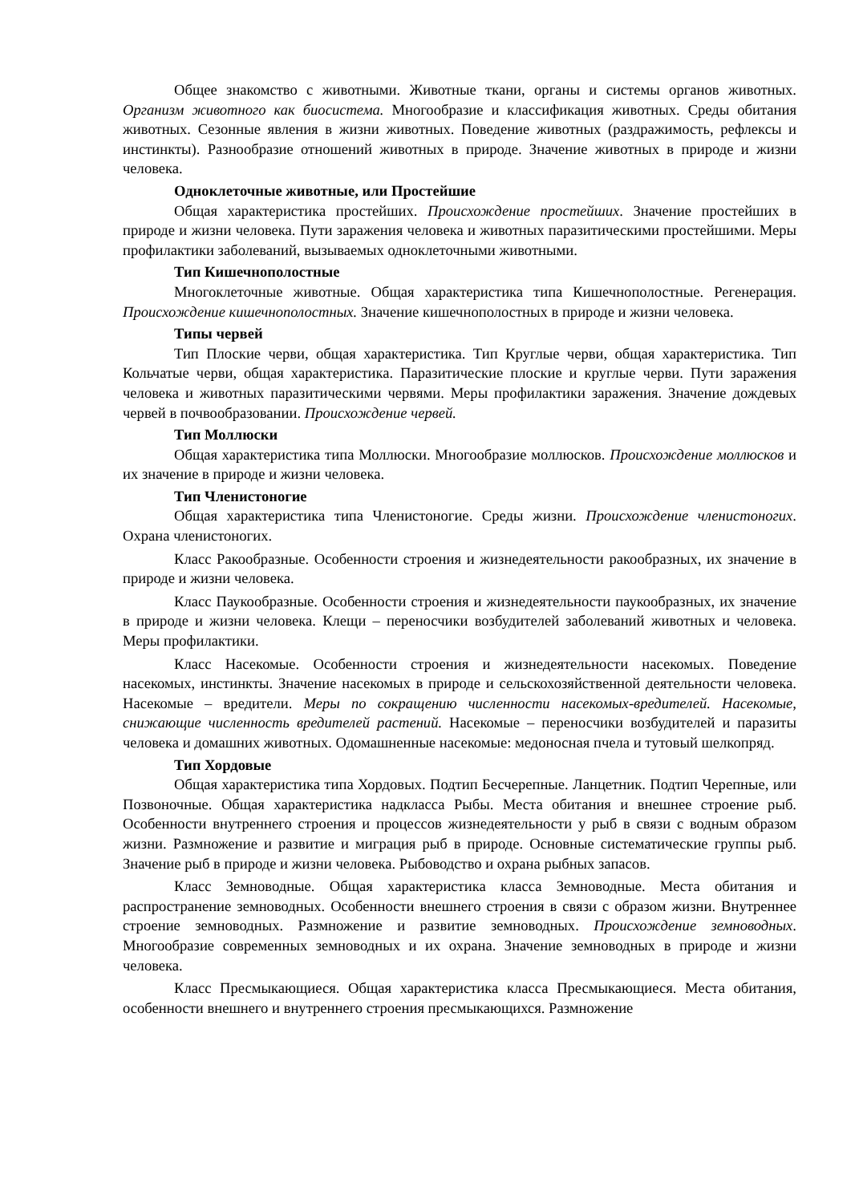Общее знакомство с животными. Животные ткани, органы и системы органов животных. Организм животного как биосистема. Многообразие и классификация животных. Среды обитания животных. Сезонные явления в жизни животных. Поведение животных (раздражимость, рефлексы и инстинкты). Разнообразие отношений животных в природе. Значение животных в природе и жизни человека.
Одноклеточные животные, или Простейшие
Общая характеристика простейших. Происхождение простейших. Значение простейших в природе и жизни человека. Пути заражения человека и животных паразитическими простейшими. Меры профилактики заболеваний, вызываемых одноклеточными животными.
Тип Кишечнополостные
Многоклеточные животные. Общая характеристика типа Кишечнополостные. Регенерация. Происхождение кишечнополостных. Значение кишечнополостных в природе и жизни человека.
Типы червей
Тип Плоские черви, общая характеристика. Тип Круглые черви, общая характеристика. Тип Кольчатые черви, общая характеристика. Паразитические плоские и круглые черви. Пути заражения человека и животных паразитическими червями. Меры профилактики заражения. Значение дождевых червей в почвообразовании. Происхождение червей.
Тип Моллюски
Общая характеристика типа Моллюски. Многообразие моллюсков. Происхождение моллюсков и их значение в природе и жизни человека.
Тип Членистоногие
Общая характеристика типа Членистоногие. Среды жизни. Происхождение членистоногих. Охрана членистоногих.
Класс Ракообразные. Особенности строения и жизнедеятельности ракообразных, их значение в природе и жизни человека.
Класс Паукообразные. Особенности строения и жизнедеятельности паукообразных, их значение в природе и жизни человека. Клещи – переносчики возбудителей заболеваний животных и человека. Меры профилактики.
Класс Насекомые. Особенности строения и жизнедеятельности насекомых. Поведение насекомых, инстинкты. Значение насекомых в природе и сельскохозяйственной деятельности человека. Насекомые – вредители. Меры по сокращению численности насекомых-вредителей. Насекомые, снижающие численность вредителей растений. Насекомые – переносчики возбудителей и паразиты человека и домашних животных. Одомашненные насекомые: медоносная пчела и тутовый шелкопряд.
Тип Хордовые
Общая характеристика типа Хордовых. Подтип Бесчерепные. Ланцетник. Подтип Черепные, или Позвоночные. Общая характеристика надкласса Рыбы. Места обитания и внешнее строение рыб. Особенности внутреннего строения и процессов жизнедеятельности у рыб в связи с водным образом жизни. Размножение и развитие и миграция рыб в природе. Основные систематические группы рыб. Значение рыб в природе и жизни человека. Рыбоводство и охрана рыбных запасов.
Класс Земноводные. Общая характеристика класса Земноводные. Места обитания и распространение земноводных. Особенности внешнего строения в связи с образом жизни. Внутреннее строение земноводных. Размножение и развитие земноводных. Происхождение земноводных. Многообразие современных земноводных и их охрана. Значение земноводных в природе и жизни человека.
Класс Пресмыкающиеся. Общая характеристика класса Пресмыкающиеся. Места обитания, особенности внешнего и внутреннего строения пресмыкающихся. Размножение